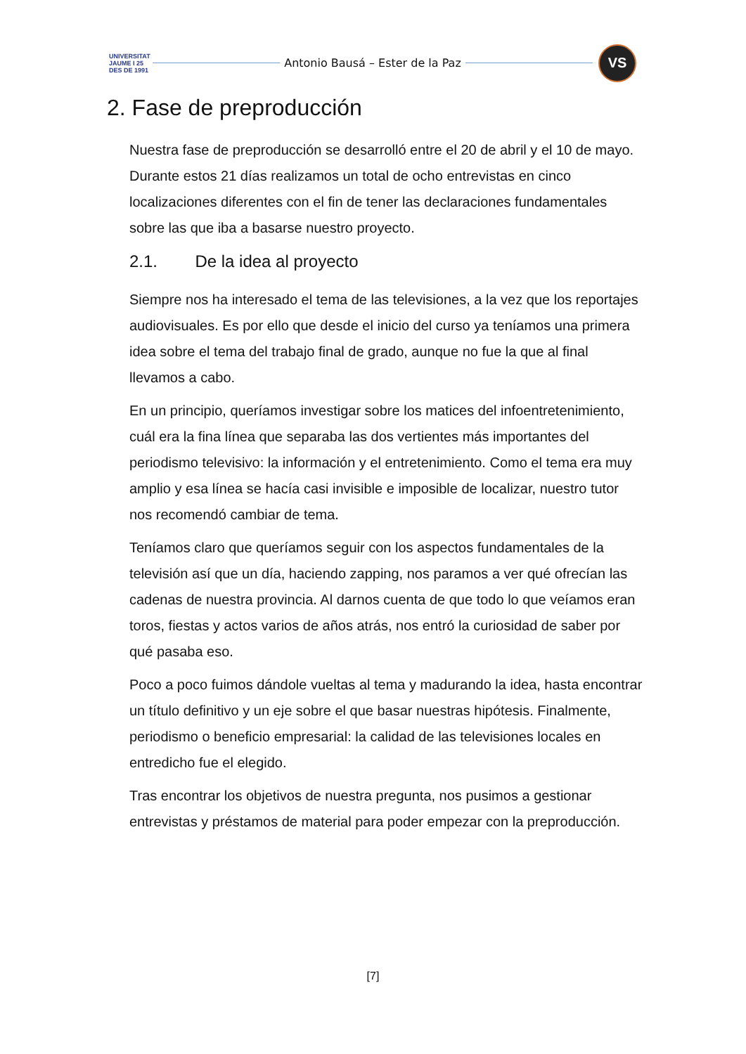UNIVERSITAT
JAUME I 25
DES DE 1991
Antonio Bausá – Ester de la Paz
VS
2. Fase de preproducción
Nuestra fase de preproducción se desarrolló entre el 20 de abril y el 10 de mayo. Durante estos 21 días realizamos un total de ocho entrevistas en cinco localizaciones diferentes con el fin de tener las declaraciones fundamentales sobre las que iba a basarse nuestro proyecto.
2.1. De la idea al proyecto
Siempre nos ha interesado el tema de las televisiones, a la vez que los reportajes audiovisuales. Es por ello que desde el inicio del curso ya teníamos una primera idea sobre el tema del trabajo final de grado, aunque no fue la que al final llevamos a cabo.
En un principio, queríamos investigar sobre los matices del infoentretenimiento, cuál era la fina línea que separaba las dos vertientes más importantes del periodismo televisivo: la información y el entretenimiento. Como el tema era muy amplio y esa línea se hacía casi invisible e imposible de localizar, nuestro tutor nos recomendó cambiar de tema.
Teníamos claro que queríamos seguir con los aspectos fundamentales de la televisión así que un día, haciendo zapping, nos paramos a ver qué ofrecían las cadenas de nuestra provincia. Al darnos cuenta de que todo lo que veíamos eran toros, fiestas y actos varios de años atrás, nos entró la curiosidad de saber por qué pasaba eso.
Poco a poco fuimos dándole vueltas al tema y madurando la idea, hasta encontrar un título definitivo y un eje sobre el que basar nuestras hipótesis. Finalmente, periodismo o beneficio empresarial: la calidad de las televisiones locales en entredicho fue el elegido.
Tras encontrar los objetivos de nuestra pregunta, nos pusimos a gestionar entrevistas y préstamos de material para poder empezar con la preproducción.
[7]